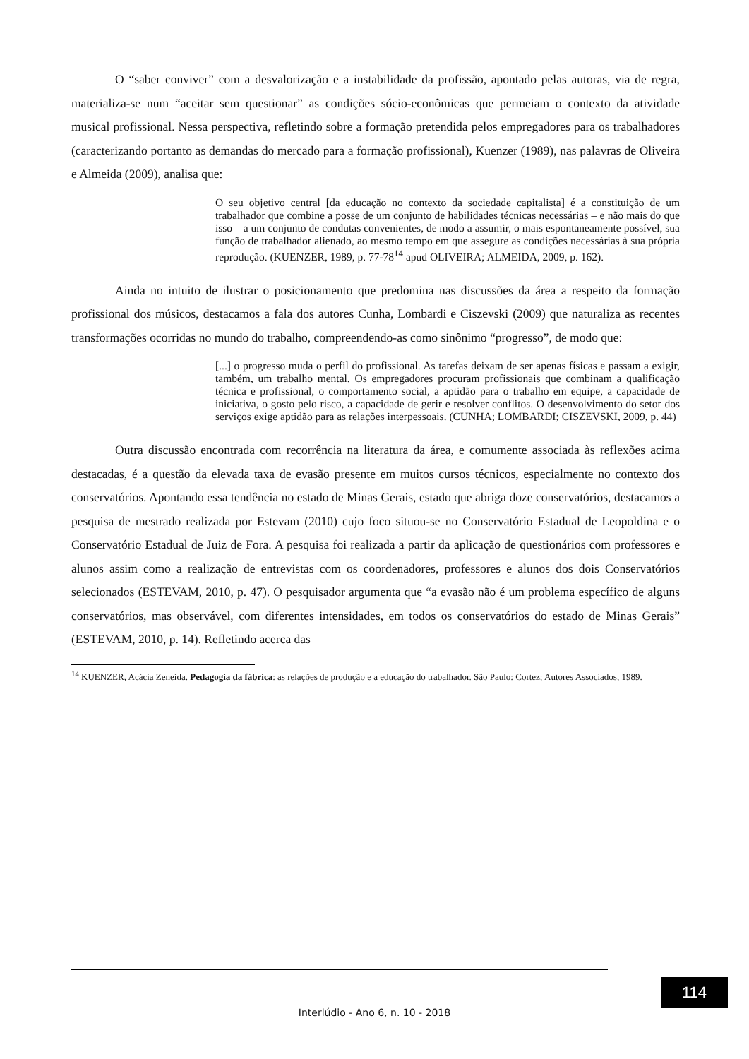O “saber conviver” com a desvalorização e a instabilidade da profissão, apontado pelas autoras, via de regra, materializa-se num “aceitar sem questionar” as condições sócio-econômicas que permeiam o contexto da atividade musical profissional. Nessa perspectiva, refletindo sobre a formação pretendida pelos empregadores para os trabalhadores (caracterizando portanto as demandas do mercado para a formação profissional), Kuenzer (1989), nas palavras de Oliveira e Almeida (2009), analisa que:
O seu objetivo central [da educação no contexto da sociedade capitalista] é a constituição de um trabalhador que combine a posse de um conjunto de habilidades técnicas necessárias – e não mais do que isso – a um conjunto de condutas convenientes, de modo a assumir, o mais espontaneamente possível, sua função de trabalhador alienado, ao mesmo tempo em que assegure as condições necessárias à sua própria reprodução. (KUENZER, 1989, p. 77-78<sup>14</sup> apud OLIVEIRA; ALMEIDA, 2009, p. 162).
Ainda no intuito de ilustrar o posicionamento que predomina nas discussões da área a respeito da formação profissional dos músicos, destacamos a fala dos autores Cunha, Lombardi e Ciszevski (2009) que naturaliza as recentes transformações ocorridas no mundo do trabalho, compreendendo-as como sinônimo “progresso”, de modo que:
[...] o progresso muda o perfil do profissional. As tarefas deixam de ser apenas físicas e passam a exigir, também, um trabalho mental. Os empregadores procuram profissionais que combinam a qualificação técnica e profissional, o comportamento social, a aptidão para o trabalho em equipe, a capacidade de iniciativa, o gosto pelo risco, a capacidade de gerir e resolver conflitos. O desenvolvimento do setor dos serviços exige aptidão para as relações interpessoais. (CUNHA; LOMBARDI; CISZEVSKI, 2009, p. 44)
Outra discussão encontrada com recorrência na literatura da área, e comumente associada às reflexões acima destacadas, é a questão da elevada taxa de evasão presente em muitos cursos técnicos, especialmente no contexto dos conservatórios. Apontando essa tendência no estado de Minas Gerais, estado que abriga doze conservatórios, destacamos a pesquisa de mestrado realizada por Estevam (2010) cujo foco situou-se no Conservatório Estadual de Leopoldina e o Conservatório Estadual de Juiz de Fora. A pesquisa foi realizada a partir da aplicação de questionários com professores e alunos assim como a realização de entrevistas com os coordenadores, professores e alunos dos dois Conservatórios selecionados (ESTEVAM, 2010, p. 47). O pesquisador argumenta que “a evasão não é um problema específico de alguns conservatórios, mas observável, com diferentes intensidades, em todos os conservatórios do estado de Minas Gerais” (ESTEVAM, 2010, p. 14). Refletindo acerca das
<sup>14</sup> KUENZER, Acácia Zeneida. Pedagogia da fábrica: as relações de produção e a educação do trabalhador. São Paulo: Cortez; Autores Associados, 1989.
114
Interlúdio - Ano 6, n. 10 - 2018